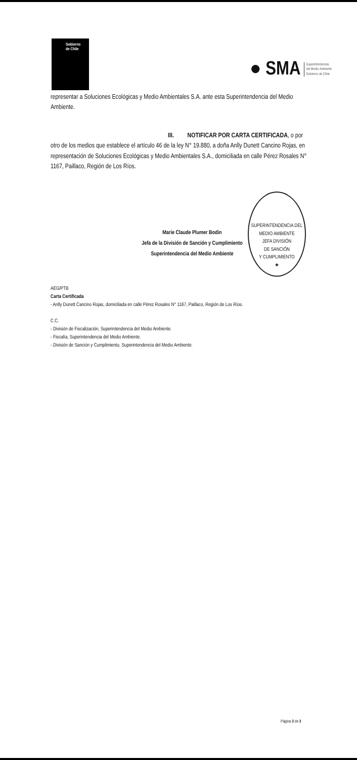Gobierno
de Chile
● SMA Superintendencia
del Medio Ambiente
Gobierno de Chile
representar a Soluciones Ecológicas y Medio Ambientales S.A. ante esta Superintendencia del Medio Ambiente.
III. NOTIFICAR POR CARTA CERTIFICADA, o por
otro de los medios que establece el artículo 46 de la ley N° 19.880, a doña Anlly Dunett Cancino Rojas, en representación de Soluciones Ecológicas y Medio Ambientales S.A., domiciliada en calle Pérez Rosales N° 1167, Paillaco, Región de Los Ríos.
Marie Claude Plumer Bodin
Jefa de la División de Sanción y Cumplimiento
Superintendencia del Medio Ambiente
SUPERINTENDENCIA DEL MEDIO AMBIENTE
JEFA DIVISIÓN
DE SANCIÓN
Y CUMPLIMIENTO
★
AEG/PTB
Carta Certificada
- Anlly Dunett Cancino Rojas, domiciliada en calle Pérez Rosales N° 1167, Paillaco, Región de Los Ríos.
C.C.
- División de Fiscalización, Superintendencia del Medio Ambiente.
- Fiscalía, Superintendencia del Medio Ambiente.
- División de Sanción y Cumplimiento, Superintendencia del Medio Ambiente.
Página 3 de 3